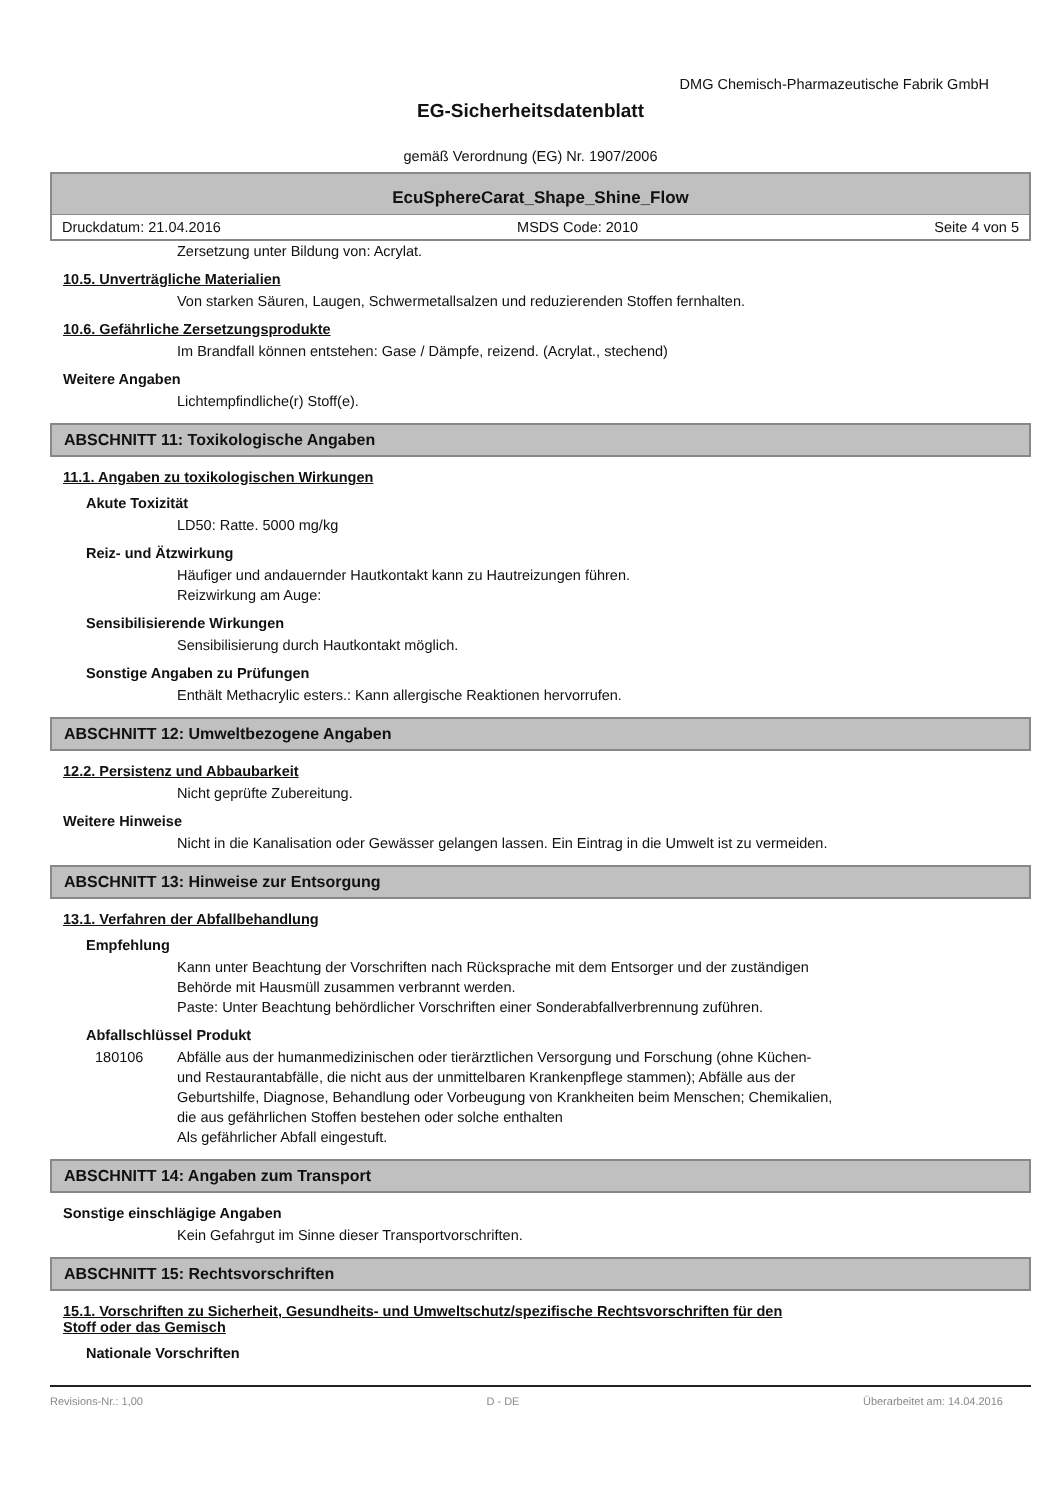DMG Chemisch-Pharmazeutische Fabrik GmbH
EG-Sicherheitsdatenblatt
gemäß Verordnung (EG) Nr. 1907/2006
EcuSphereCarat_Shape_Shine_Flow
Druckdatum: 21.04.2016 MSDS Code: 2010 Seite 4 von 5
Zersetzung unter Bildung von: Acrylat.
10.5. Unverträgliche Materialien
Von starken Säuren, Laugen, Schwermetallsalzen und reduzierenden Stoffen fernhalten.
10.6. Gefährliche Zersetzungsprodukte
Im Brandfall können entstehen: Gase / Dämpfe, reizend. (Acrylat., stechend)
Weitere Angaben
Lichtempfindliche(r) Stoff(e).
ABSCHNITT 11: Toxikologische Angaben
11.1. Angaben zu toxikologischen Wirkungen
Akute Toxizität
LD50: Ratte. 5000 mg/kg
Reiz- und Ätzwirkung
Häufiger und andauernder Hautkontakt kann zu Hautreizungen führen.
Reizwirkung am Auge:
Sensibilisierende Wirkungen
Sensibilisierung durch Hautkontakt möglich.
Sonstige Angaben zu Prüfungen
Enthält Methacrylic esters.: Kann allergische Reaktionen hervorrufen.
ABSCHNITT 12: Umweltbezogene Angaben
12.2. Persistenz und Abbaubarkeit
Nicht geprüfte Zubereitung.
Weitere Hinweise
Nicht in die Kanalisation oder Gewässer gelangen lassen. Ein Eintrag in die Umwelt ist zu vermeiden.
ABSCHNITT 13: Hinweise zur Entsorgung
13.1. Verfahren der Abfallbehandlung
Empfehlung
Kann unter Beachtung der Vorschriften nach Rücksprache mit dem Entsorger und der zuständigen
Behörde mit Hausmüll zusammen verbrannt werden.
Paste: Unter Beachtung behördlicher Vorschriften einer Sonderabfallverbrennung zuführen.
Abfallschlüssel Produkt
180106 Abfälle aus der humanmedizinischen oder tierärztlichen Versorgung und Forschung (ohne Küchen-
und Restaurantabfälle, die nicht aus der unmittelbaren Krankenpflege stammen); Abfälle aus der
Geburtshilfe, Diagnose, Behandlung oder Vorbeugung von Krankheiten beim Menschen; Chemikalien,
die aus gefährlichen Stoffen bestehen oder solche enthalten
Als gefährlicher Abfall eingestuft.
ABSCHNITT 14: Angaben zum Transport
Sonstige einschlägige Angaben
Kein Gefahrgut im Sinne dieser Transportvorschriften.
ABSCHNITT 15: Rechtsvorschriften
15.1. Vorschriften zu Sicherheit, Gesundheits- und Umweltschutz/spezifische Rechtsvorschriften für den
Stoff oder das Gemisch
Nationale Vorschriften
Revisions-Nr.: 1,00 D - DE Überarbeitet am: 14.04.2016